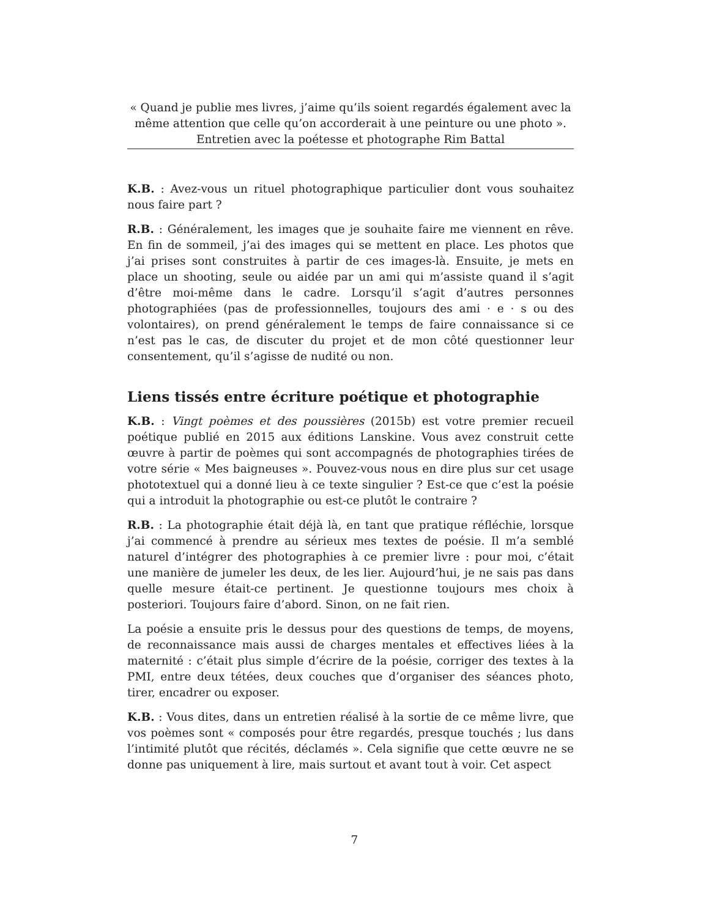« Quand je publie mes livres, j’aime qu’ils soient regardés également avec la même attention que celle qu’on accorderait à une peinture ou une photo ».
Entretien avec la poétesse et photographe Rim Battal
K.B. : Avez-vous un rituel photographique particulier dont vous souhaitez nous faire part ?
R.B. : Généralement, les images que je souhaite faire me viennent en rêve. En fin de sommeil, j’ai des images qui se mettent en place. Les photos que j’ai prises sont construites à partir de ces images-là. Ensuite, je mets en place un shooting, seule ou aidée par un ami qui m’assiste quand il s’agit d’être moi-même dans le cadre. Lorsqu’il s’agit d’autres personnes photographiées (pas de professionnelles, toujours des ami · e · s ou des volontaires), on prend généralement le temps de faire connaissance si ce n’est pas le cas, de discuter du projet et de mon côté questionner leur consentement, qu’il s’agisse de nudité ou non.
Liens tissés entre écriture poétique et photographie
K.B. : Vingt poèmes et des poussières (2015b) est votre premier recueil poétique publié en 2015 aux éditions Lanskine. Vous avez construit cette œuvre à partir de poèmes qui sont accompagnés de photographies tirées de votre série « Mes baigneuses ». Pouvez-vous nous en dire plus sur cet usage phototextuel qui a donné lieu à ce texte singulier ? Est-ce que c’est la poésie qui a introduit la photographie ou est-ce plutôt le contraire ?
R.B. : La photographie était déjà là, en tant que pratique réfléchie, lorsque j’ai commencé à prendre au sérieux mes textes de poésie. Il m’a semblé naturel d’intégrer des photographies à ce premier livre : pour moi, c’était une manière de jumeler les deux, de les lier. Aujourd’hui, je ne sais pas dans quelle mesure était-ce pertinent. Je questionne toujours mes choix à posteriori. Toujours faire d’abord. Sinon, on ne fait rien.
La poésie a ensuite pris le dessus pour des questions de temps, de moyens, de reconnaissance mais aussi de charges mentales et effectives liées à la maternité : c’était plus simple d’écrire de la poésie, corriger des textes à la PMI, entre deux tétées, deux couches que d’organiser des séances photo, tirer, encadrer ou exposer.
K.B. : Vous dites, dans un entretien réalisé à la sortie de ce même livre, que vos poèmes sont « composés pour être regardés, presque touchés ; lus dans l’intimité plutôt que récités, déclamés ». Cela signifie que cette œuvre ne se donne pas uniquement à lire, mais surtout et avant tout à voir. Cet aspect
7